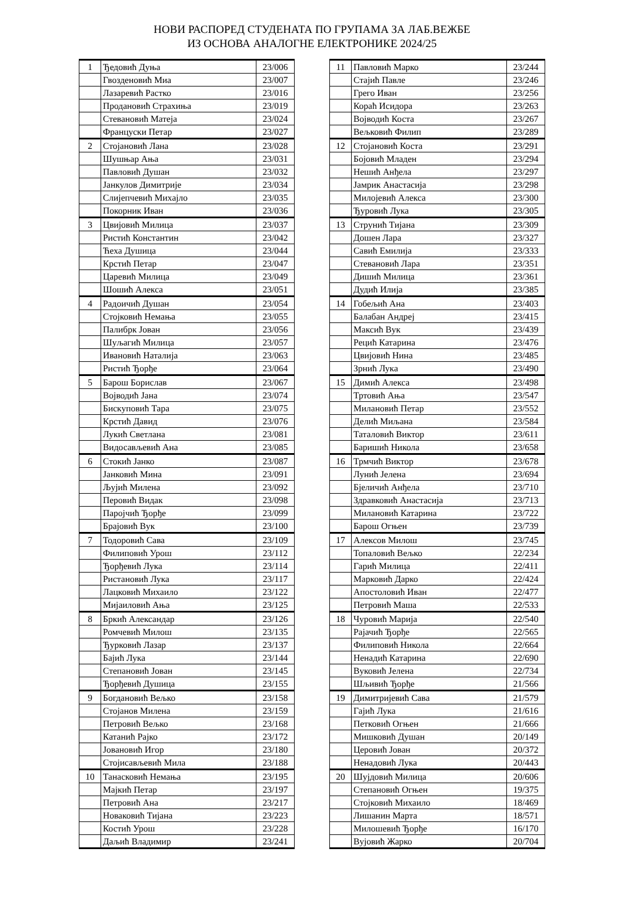НОВИ РАСПОРЕД СТУДЕНАТА ПО ГРУПАМА ЗА ЛАБ.ВЕЖБЕ
ИЗ ОСНОВА АНАЛОГНЕ ЕЛЕКТРОНИКЕ 2024/25
| 1 | Ђедовић Дуња | 23/006 |
| | Гвозденовић Миа | 23/007 |
| | Лазаревић Растко | 23/016 |
| | Продановић Страхиња | 23/019 |
| | Стевановић Матеја | 23/024 |
| | Француски Петар | 23/027 |
| 2 | Стојановић Лана | 23/028 |
| | Шушњар Ања | 23/031 |
| | Павловић Душан | 23/032 |
| | Јанкулов Димитрије | 23/034 |
| | Слијепчевић Михајло | 23/035 |
| | Покорник Иван | 23/036 |
| 3 | Цвијовић Милица | 23/037 |
| | Ристић Константин | 23/042 |
| | Ћеха Душица | 23/044 |
| | Крстић Петар | 23/047 |
| | Царевић Милица | 23/049 |
| | Шошић Алекса | 23/051 |
| 4 | Радоичић Душан | 23/054 |
| | Стојковић Немања | 23/055 |
| | Палибрк Јован | 23/056 |
| | Шуљагић Милица | 23/057 |
| | Ивановић Наталија | 23/063 |
| | Ристић Ђорђе | 23/064 |
| 5 | Барош Борислав | 23/067 |
| | Војводић Јана | 23/074 |
| | Бискуповић Тара | 23/075 |
| | Крстић Давид | 23/076 |
| | Лукић Светлана | 23/081 |
| | Видосављевић Ана | 23/085 |
| 6 | Стокић Јанко | 23/087 |
| | Јанковић Мина | 23/091 |
| | Љујић Милена | 23/092 |
| | Перовић Видак | 23/098 |
| | Паројчић Ђорђе | 23/099 |
| | Брајовић Вук | 23/100 |
| 7 | Тодоровић Сава | 23/109 |
| | Филиповић Урош | 23/112 |
| | Ђорђевић Лука | 23/114 |
| | Ристановић Лука | 23/117 |
| | Лацковић Михаило | 23/122 |
| | Мијаиловић Ања | 23/125 |
| 8 | Бркић Александар | 23/126 |
| | Ромчевић Милош | 23/135 |
| | Ђурковић Лазар | 23/137 |
| | Бајић Лука | 23/144 |
| | Степановић Јован | 23/145 |
| | Ђорђевић Душица | 23/155 |
| 9 | Богдановић Вељко | 23/158 |
| | Стојанов Милена | 23/159 |
| | Петровић Вељко | 23/168 |
| | Катанић Рајко | 23/172 |
| | Јовановић Игор | 23/180 |
| | Стојисављевић Мила | 23/188 |
| 10 | Танасковић Немања | 23/195 |
| | Мајкић Петар | 23/197 |
| | Петровић Ана | 23/217 |
| | Новаковић Тијана | 23/223 |
| | Костић Урош | 23/228 |
| | Даљић Владимир | 23/241 |
| 11 | Павловић Марко | 23/244 |
| | Стајић Павле | 23/246 |
| | Грего Иван | 23/256 |
| | Кораћ Исидора | 23/263 |
| | Војводић Коста | 23/267 |
| | Вељковић Филип | 23/289 |
| 12 | Стојановић Коста | 23/291 |
| | Бојовић Младен | 23/294 |
| | Нешић Анђела | 23/297 |
| | Јамрик Анастасија | 23/298 |
| | Милојевић Алекса | 23/300 |
| | Ђуровић Лука | 23/305 |
| 13 | Струнић Тијана | 23/309 |
| | Дошен Лара | 23/327 |
| | Савић Емилија | 23/333 |
| | Стевановић Лара | 23/351 |
| | Дишић Милица | 23/361 |
| | Дудић Илија | 23/385 |
| 14 | Гобељић Ана | 23/403 |
| | Балабан Андреј | 23/415 |
| | Максић Вук | 23/439 |
| | Рецић Катарина | 23/476 |
| | Цвијовић Нина | 23/485 |
| | Зрнић Лука | 23/490 |
| 15 | Димић Алекса | 23/498 |
| | Тртовић Ања | 23/547 |
| | Милановић Петар | 23/552 |
| | Делић Миљана | 23/584 |
| | Таталовић Виктор | 23/611 |
| | Баришић Никола | 23/658 |
| 16 | Трмчић Виктор | 23/678 |
| | Лунић Јелена | 23/694 |
| | Бјеличић Анђела | 23/710 |
| | Здравковић Анастасија | 23/713 |
| | Милановић Катарина | 23/722 |
| | Барош Огњен | 23/739 |
| 17 | Алексов Милош | 23/745 |
| | Топаловић Вељко | 22/234 |
| | Гарић Милица | 22/411 |
| | Марковић Дарко | 22/424 |
| | Апостоловић Иван | 22/477 |
| | Петровић Маша | 22/533 |
| 18 | Чуровић Марија | 22/540 |
| | Рајачић Ђорђе | 22/565 |
| | Филиповић Никола | 22/664 |
| | Ненадић Катарина | 22/690 |
| | Вуковић Јелена | 22/734 |
| | Шљивић Ђорђе | 21/566 |
| 19 | Димитријевић Сава | 21/579 |
| | Гајић Лука | 21/616 |
| | Петковић Огњен | 21/666 |
| | Мишковић Душан | 20/149 |
| | Церовић Јован | 20/372 |
| | Ненадовић Лука | 20/443 |
| 20 | Шујдовић Милица | 20/606 |
| | Степановић Огњен | 19/375 |
| | Стојковић Михаило | 18/469 |
| | Лишанин Марта | 18/571 |
| | Милошевић Ђорђе | 16/170 |
| | Вујовић Жарко | 20/704 |